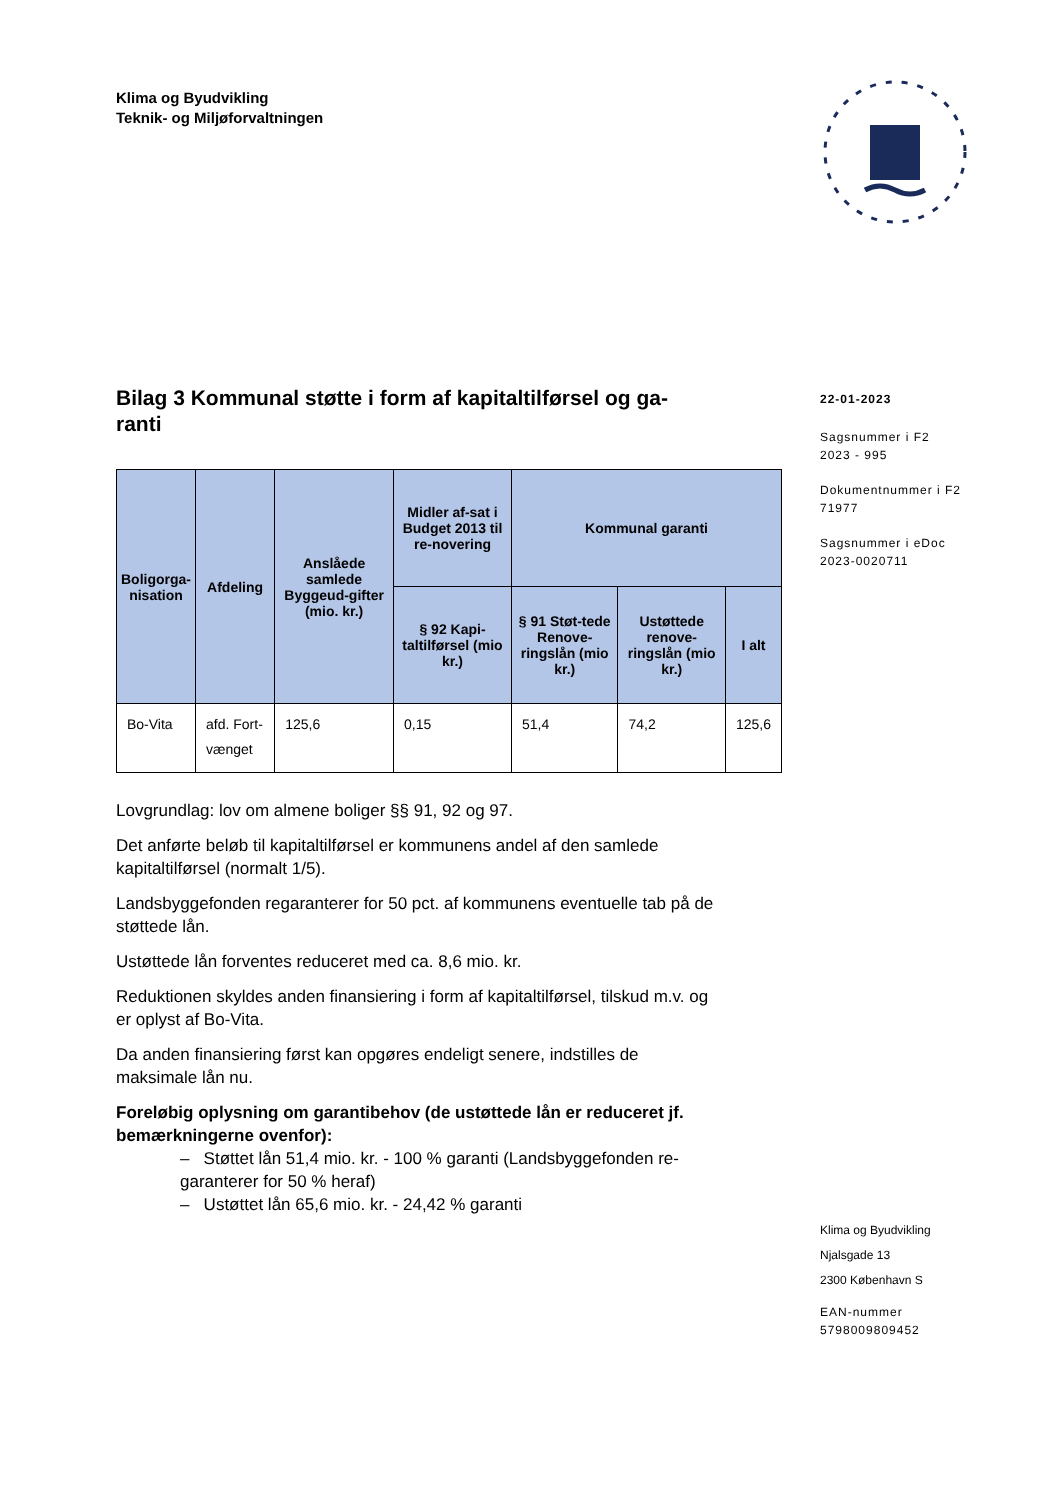Klima og Byudvikling
Teknik- og Miljøforvaltningen
Bilag 3 Kommunal støtte i form af kapitaltilførsel og ga-
ranti
| Boligorga- nisation | Afdeling | Anslåede samlede Byggeud-gifter (mio. kr.) | Midler af-sat i Budget 2013 til re-novering | Kommunal garanti | | |
| --- | --- | --- | --- | --- | --- | --- |
| | | | § 92 Kapi-taltilførsel (mio kr.) | § 91 Støt-tede Renove-ringslån (mio kr.) | Ustøttede renove-ringslån (mio kr.) | I alt |
| Bo-Vita | afd. Fort-vænget | 125,6 | 0,15 | 51,4 | 74,2 | 125,6 |
Lovgrundlag: lov om almene boliger §§ 91, 92 og 97.
Det anførte beløb til kapitaltilførsel er kommunens andel af den samlede kapitaltilførsel (normalt 1/5).
Landsbyggefonden regaranterer for 50 pct. af kommunens eventuelle tab på de støttede lån.
Ustøttede lån forventes reduceret med ca. 8,6 mio. kr.
Reduktionen skyldes anden finansiering i form af kapitaltilførsel, tilskud m.v. og er oplyst af Bo-Vita.
Da anden finansiering først kan opgøres endeligt senere, indstilles de maksimale lån nu.
Foreløbig oplysning om garantibehov (de ustøttede lån er reduceret jf. bemærkningerne ovenfor):
– Støttet lån 51,4 mio. kr. - 100 % garanti (Landsbyggefonden re-garanterer for 50 % heraf)
– Ustøttet lån 65,6 mio. kr. - 24,42 % garanti
22-01-2023
Sagsnummer i F2
2023 - 995
Dokumentnummer i F2
71977
Sagsnummer i eDoc
2023-0020711
Klima og Byudvikling
Njalsgade 13
2300 København S
EAN-nummer
5798009809452